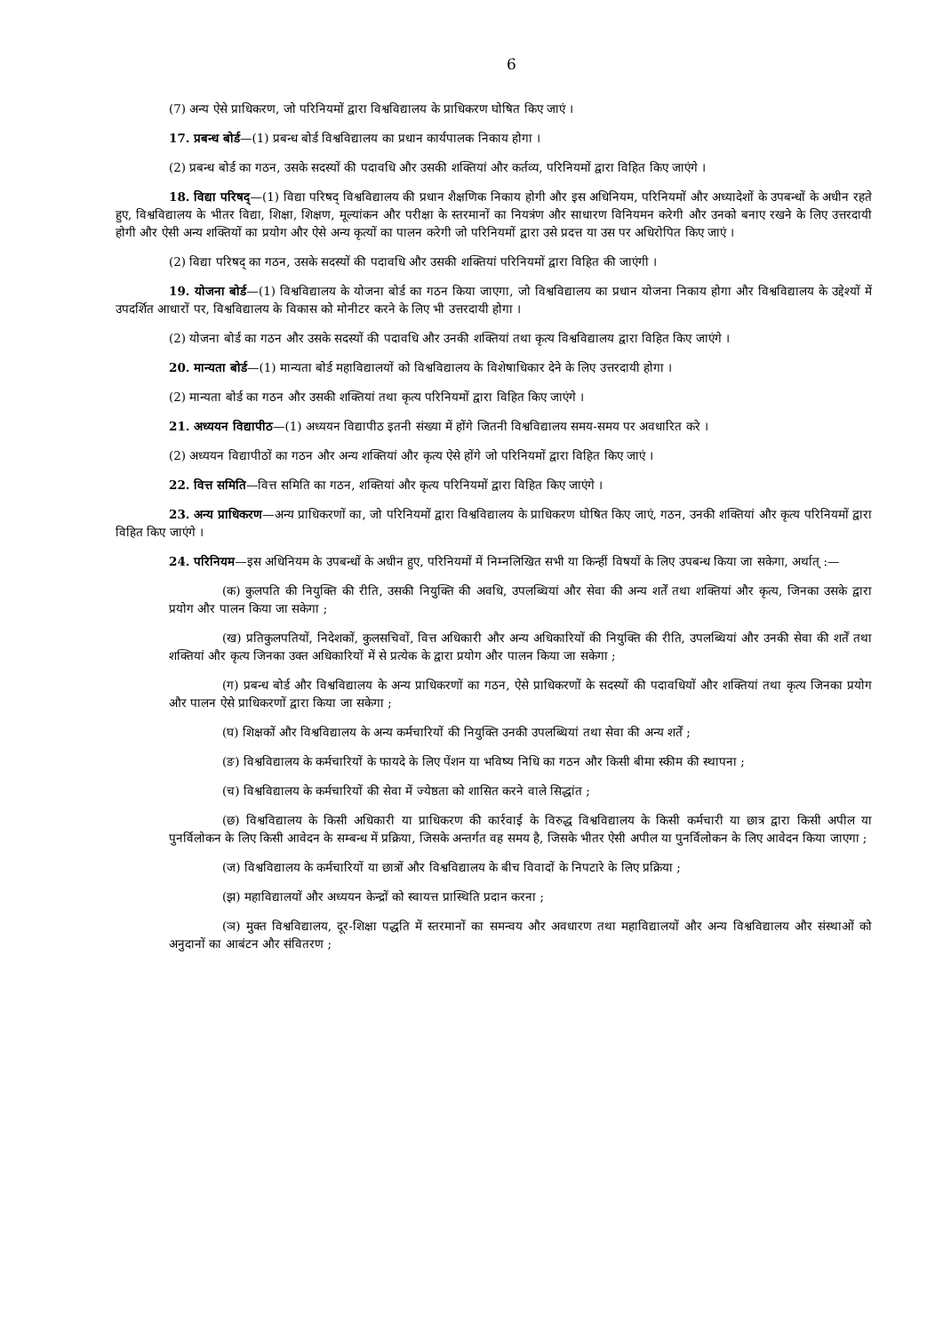6
(7) अन्य ऐसे प्राधिकरण, जो परिनियमों द्वारा विश्वविद्यालय के प्राधिकरण घोषित किए जाएं ।
17. प्रबन्ध बोर्ड—(1) प्रबन्ध बोर्ड विश्वविद्यालय का प्रधान कार्यपालक निकाय होगा ।
(2) प्रबन्ध बोर्ड का गठन, उसके सदस्यों की पदावधि और उसकी शक्तियां और कर्तव्य, परिनियमों द्वारा विहित किए जाएंगे ।
18. विद्या परिषद्—(1) विद्या परिषद् विश्वविद्यालय की प्रधान शैक्षणिक निकाय होगी और इस अधिनियम, परिनियमों और अध्यादेशों के उपबन्धों के अधीन रहते हुए, विश्वविद्यालय के भीतर विद्या, शिक्षा, शिक्षण, मूल्यांकन और परीक्षा के स्तरमानों का नियत्रंण और साधारण विनियमन करेगी और उनको बनाए रखने के लिए उत्तरदायी होगी और ऐसी अन्य शक्तियों का प्रयोग और ऐसे अन्य कृत्यों का पालन करेगी जो परिनियमों द्वारा उसे प्रदत्त या उस पर अधिरोपित किए जाएं ।
(2) विद्या परिषद् का गठन, उसके सदस्यों की पदावधि और उसकी शक्तियां परिनियमों द्वारा विहित की जाएंगी ।
19. योजना बोर्ड—(1) विश्वविद्यालय के योजना बोर्ड का गठन किया जाएगा, जो विश्वविद्यालय का प्रधान योजना निकाय होगा और विश्वविद्यालय के उद्देश्यों में उपदर्शित आधारों पर, विश्वविद्यालय के विकास को मोनीटर करने के लिए भी उत्तरदायी होगा ।
(2) योजना बोर्ड का गठन और उसके सदस्यों की पदावधि और उनकी शक्तियां तथा कृत्य विश्वविद्यालय द्वारा विहित किए जाएंगे ।
20. मान्यता बोर्ड—(1) मान्यता बोर्ड महाविद्यालयों को विश्वविद्यालय के विशेषाधिकार देने के लिए उत्तरदायी होगा ।
(2) मान्यता बोर्ड का गठन और उसकी शक्तियां तथा कृत्य परिनियमों द्वारा विहित किए जाएंगे ।
21. अध्ययन विद्यापीठ—(1) अध्ययन विद्यापीठ इतनी संख्या में होंगे जितनी विश्वविद्यालय समय-समय पर अवधारित करे ।
(2) अध्ययन विद्यापीठों का गठन और अन्य शक्तियां और कृत्य ऐसे होंगे जो परिनियमों द्वारा विहित किए जाएं ।
22. वित्त समिति—वित्त समिति का गठन, शक्तियां और कृत्य परिनियमों द्वारा विहित किए जाएंगे ।
23. अन्य प्राधिकरण—अन्य प्राधिकरणों का, जो परिनियमों द्वारा विश्वविद्यालय के प्राधिकरण घोषित किए जाएं, गठन, उनकी शक्तियां और कृत्य परिनियमों द्वारा विहित किए जाएंगे ।
24. परिनियम—इस अधिनियम के उपबन्धों के अधीन हुए, परिनियमों में निम्नलिखित सभी या किन्हीं विषयों के लिए उपबन्ध किया जा सकेगा, अर्थात् :—
(क) कुलपति की नियुक्ति की रीति, उसकी नियुक्ति की अवधि, उपलब्धियां और सेवा की अन्य शर्तें तथा शक्तियां और कृत्य, जिनका उसके द्वारा प्रयोग और पालन किया जा सकेगा ;
(ख) प्रतिकुलपतियों, निदेशकों, कुलसचिवों, वित्त अधिकारी और अन्य अधिकारियों की नियुक्ति की रीति, उपलब्धियां और उनकी सेवा की शर्तें तथा शक्तियां और कृत्य जिनका उक्त अधिकारियों में से प्रत्येक के द्वारा प्रयोग और पालन किया जा सकेगा ;
(ग) प्रबन्ध बोर्ड और विश्वविद्यालय के अन्य प्राधिकरणों का गठन, ऐसे प्राधिकरणों के सदस्यों की पदावधियों और शक्तियां तथा कृत्य जिनका प्रयोग और पालन ऐसे प्राधिकरणों द्वारा किया जा सकेगा ;
(घ) शिक्षकों और विश्वविद्यालय के अन्य कर्मचारियों की नियुक्ति उनकी उपलब्धियां तथा सेवा की अन्य शर्तें ;
(ङ) विश्वविद्यालय के कर्मचारियों के फायदे के लिए पेंशन या भविष्य निधि का गठन और किसी बीमा स्कीम की स्थापना ;
(च) विश्वविद्यालय के कर्मचारियों की सेवा में ज्येष्ठता को शासित करने वाले सिद्धांत ;
(छ) विश्वविद्यालय के किसी अधिकारी या प्राधिकरण की कार्रवाई के विरुद्ध विश्वविद्यालय के किसी कर्मचारी या छात्र द्वारा किसी अपील या पुनर्विलोकन के लिए किसी आवेदन के सम्बन्ध में प्रक्रिया, जिसके अन्तर्गत वह समय है, जिसके भीतर ऐसी अपील या पुनर्विलोकन के लिए आवेदन किया जाएगा ;
(ज) विश्वविद्यालय के कर्मचारियों या छात्रों और विश्वविद्यालय के बीच विवादों के निपटारे के लिए प्रक्रिया ;
(झ) महाविद्यालयों और अध्ययन केन्द्रों को स्वायत्त प्रास्थिति प्रदान करना ;
(ञ) मुक्त विश्वविद्यालय, दूर-शिक्षा पद्धति में स्तरमानों का समन्वय और अवधारण तथा महाविद्यालयों और अन्य विश्वविद्यालय और संस्थाओं को अनुदानों का आबंटन और संवितरण ;